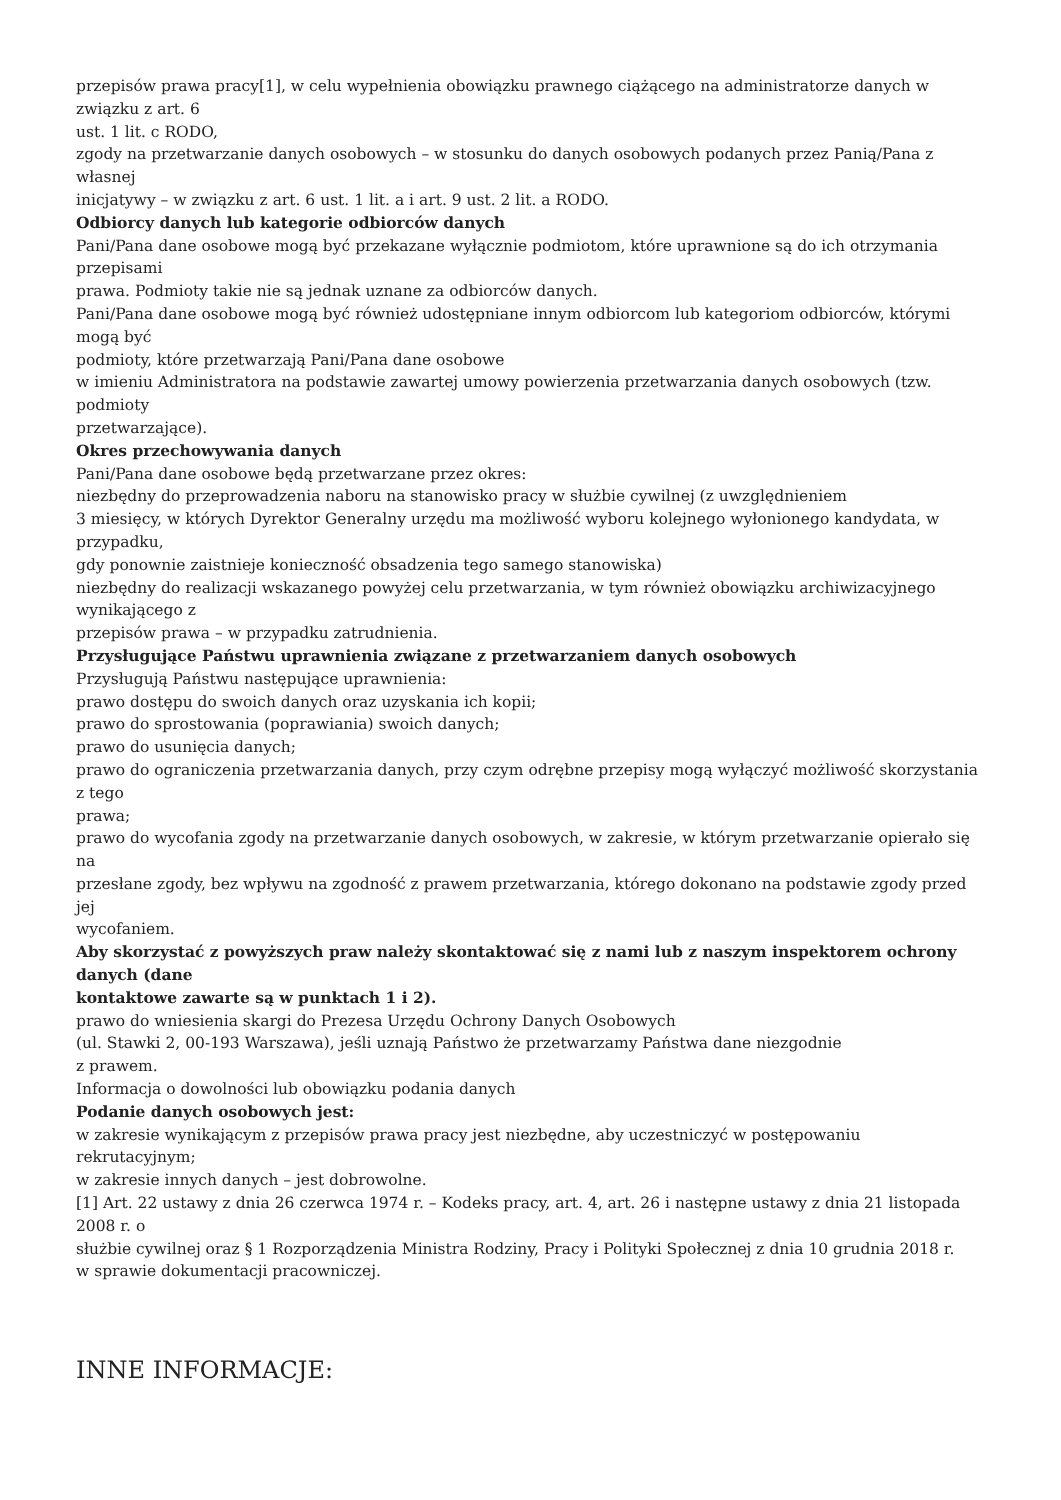przepisów prawa pracy[1], w celu wypełnienia obowiązku prawnego ciążącego na administratorze danych w związku z art. 6
ust. 1 lit. c RODO,
zgody na przetwarzanie danych osobowych – w stosunku do danych osobowych podanych przez Panią/Pana z własnej
inicjatywy – w związku z art. 6 ust. 1 lit. a i art. 9 ust. 2 lit. a RODO.
Odbiorcy danych lub kategorie odbiorców danych
Pani/Pana dane osobowe mogą być przekazane wyłącznie podmiotom, które uprawnione są do ich otrzymania przepisami
prawa. Podmioty takie nie są jednak uznane za odbiorców danych.
Pani/Pana dane osobowe mogą być również udostępniane innym odbiorcom lub kategoriom odbiorców, którymi mogą być
podmioty, które przetwarzają Pani/Pana dane osobowe
w imieniu Administratora na podstawie zawartej umowy powierzenia przetwarzania danych osobowych (tzw. podmioty
przetwarzające).
Okres przechowywania danych
Pani/Pana dane osobowe będą przetwarzane przez okres:
niezbędny do przeprowadzenia naboru na stanowisko pracy w służbie cywilnej (z uwzględnieniem
3 miesięcy, w których Dyrektor Generalny urzędu ma możliwość wyboru kolejnego wyłonionego kandydata, w przypadku,
gdy ponownie zaistnieje konieczność obsadzenia tego samego stanowiska)
niezbędny do realizacji wskazanego powyżej celu przetwarzania, w tym również obowiązku archiwizacyjnego wynikającego z
przepisów prawa – w przypadku zatrudnienia.
Przysługujące Państwu uprawnienia związane z przetwarzaniem danych osobowych
Przysługują Państwu następujące uprawnienia:
prawo dostępu do swoich danych oraz uzyskania ich kopii;
prawo do sprostowania (poprawiania) swoich danych;
prawo do usunięcia danych;
prawo do ograniczenia przetwarzania danych, przy czym odrębne przepisy mogą wyłączyć możliwość skorzystania z tego
prawa;
prawo do wycofania zgody na przetwarzanie danych osobowych, w zakresie, w którym przetwarzanie opierało się na
przesłane zgody, bez wpływu na zgodność z prawem przetwarzania, którego dokonano na podstawie zgody przed jej
wycofaniem.
Aby skorzystać z powyższych praw należy skontaktować się z nami lub z naszym inspektorem ochrony danych (dane
kontaktowe zawarte są w punktach 1 i 2).
prawo do wniesienia skargi do Prezesa Urzędu Ochrony Danych Osobowych
(ul. Stawki 2, 00-193 Warszawa), jeśli uznają Państwo że przetwarzamy Państwa dane niezgodnie
z prawem.
Informacja o dowolności lub obowiązku podania danych
Podanie danych osobowych jest:
w zakresie wynikającym z przepisów prawa pracy jest niezbędne, aby uczestniczyć w postępowaniu rekrutacyjnym;
w zakresie innych danych – jest dobrowolne.
[1] Art. 22 ustawy z dnia 26 czerwca 1974 r. – Kodeks pracy, art. 4, art. 26 i następne ustawy z dnia 21 listopada 2008 r. o
służbie cywilnej oraz § 1 Rozporządzenia Ministra Rodziny, Pracy i Polityki Społecznej z dnia 10 grudnia 2018 r.
w sprawie dokumentacji pracowniczej.
INNE INFORMACJE: